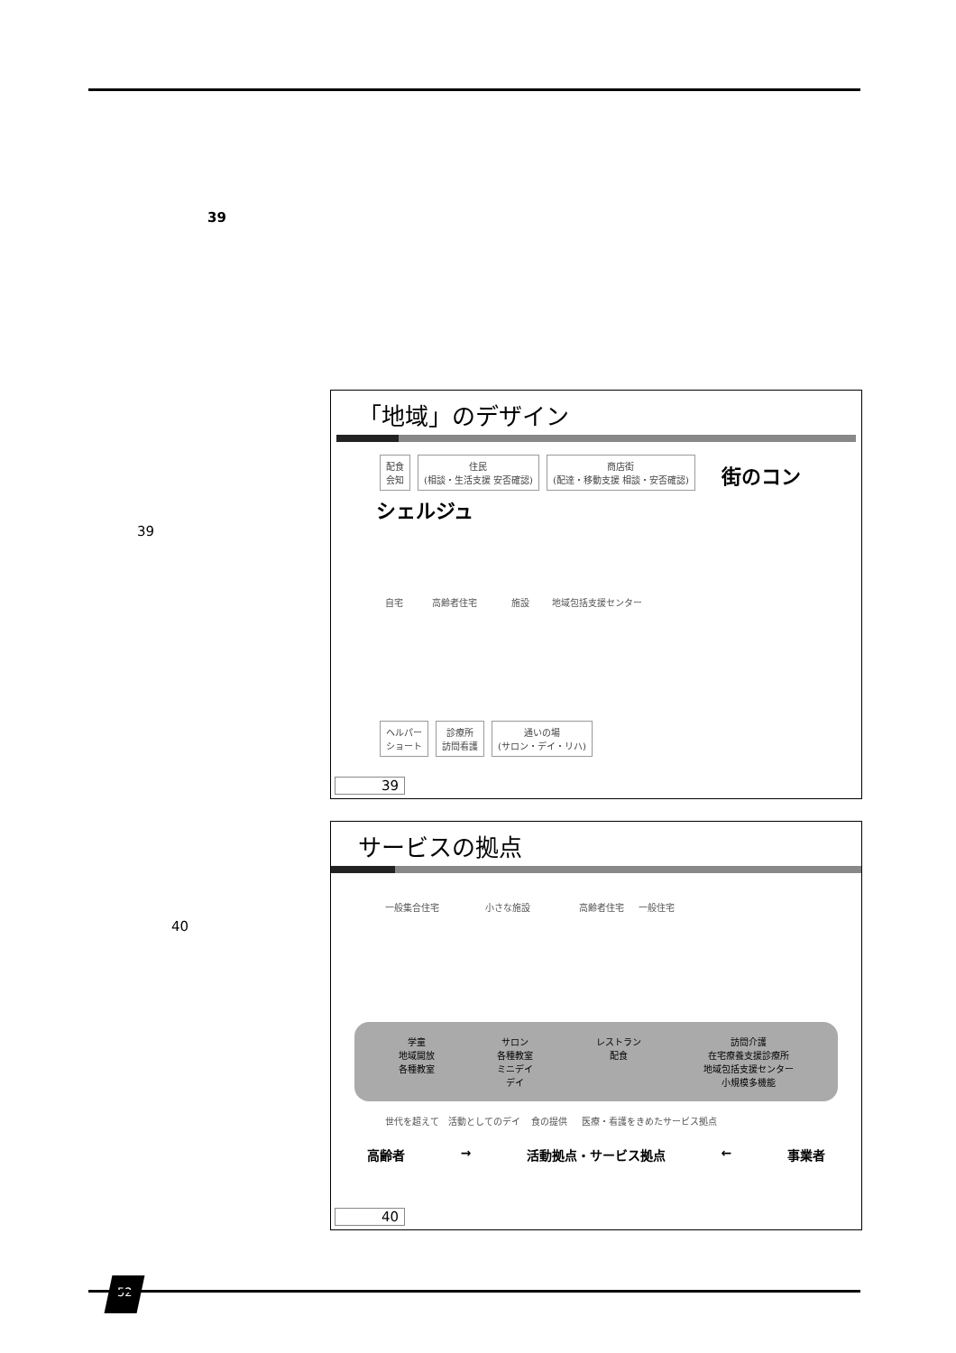39
39
40
「地域」のデザイン
配食
会知 住民
(相談・生活支援 安否確認) 商店街
(配達・移動支援 相談・安否確認) 街のコンシェルジュ
自宅 高齢者住宅 施設 地域包括支援センター
ヘルパー
ショート 診療所
訪問看護 通いの場
(サロン・デイ・リハ)
39
サービスの拠点
一般集合住宅 小さな施設 高齢者住宅 一般住宅
学童
地域開放
各種教室
サロン
各種教室
ミニデイ
デイ
レストラン
配食
訪問介護
在宅療養支援診療所
地域包括支援センター
小規模多機能
世代を超えて 活動としてのデイ 食の提供 医療・看護をきめたサービス拠点
高齢者 → 活動拠点・サービス拠点 ← 事業者
40
52